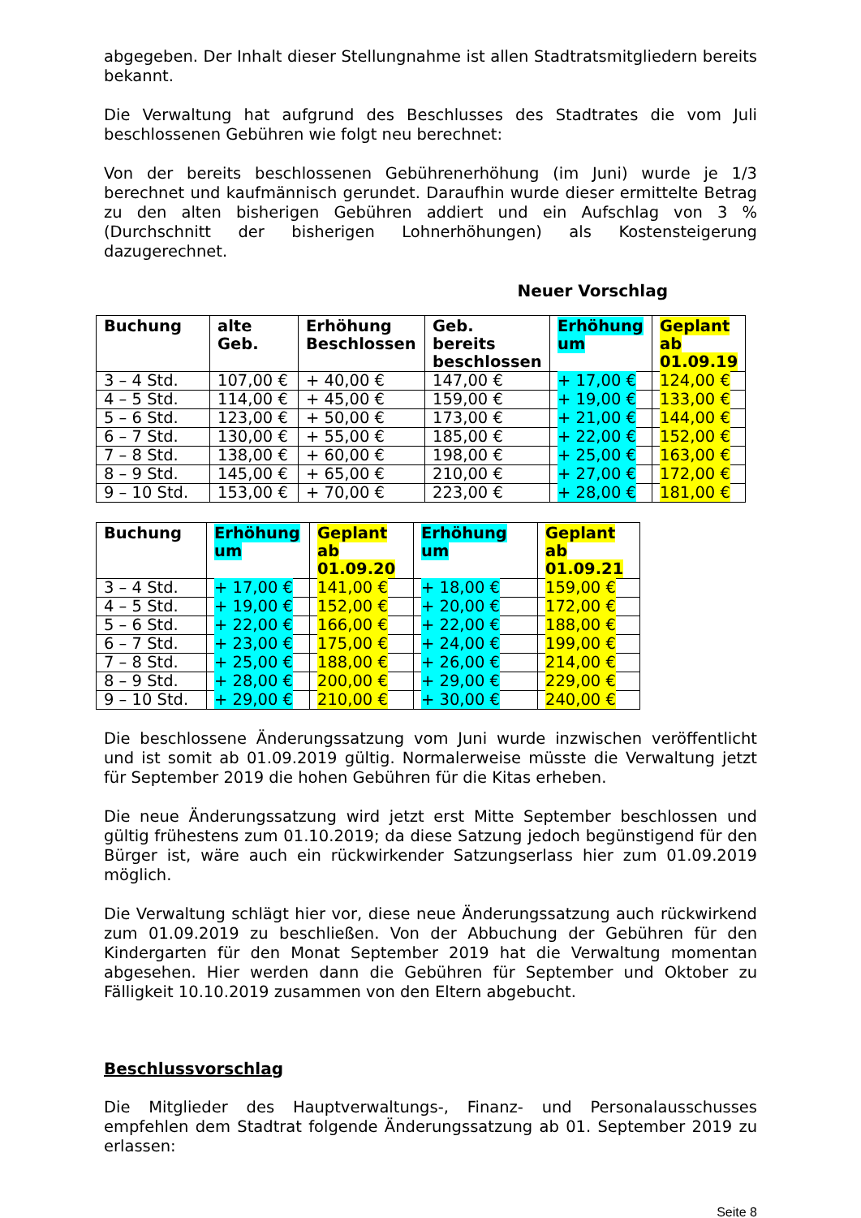abgegeben. Der Inhalt dieser Stellungnahme ist allen Stadtratsmitgliedern bereits bekannt.
Die Verwaltung hat aufgrund des Beschlusses des Stadtrates die vom Juli beschlossenen Gebühren wie folgt neu berechnet:
Von der bereits beschlossenen Gebührenerhöhung (im Juni) wurde je 1/3 berechnet und kaufmännisch gerundet. Daraufhin wurde dieser ermittelte Betrag zu den alten bisherigen Gebühren addiert und ein Aufschlag von 3 % (Durchschnitt der bisherigen Lohnerhöhungen) als Kostensteigerung dazugerechnet.
Neuer Vorschlag
| Buchung | alte Geb. | Erhöhung Beschlossen | Geb. bereits beschlossen | Erhöhung um | Geplant ab 01.09.19 |
| --- | --- | --- | --- | --- | --- |
| 3 – 4 Std. | 107,00 € | + 40,00 € | 147,00 € | + 17,00 € | 124,00 € |
| 4 – 5 Std. | 114,00 € | + 45,00 € | 159,00 € | + 19,00 € | 133,00 € |
| 5 – 6 Std. | 123,00 € | + 50,00 € | 173,00 € | + 21,00 € | 144,00 € |
| 6 – 7 Std. | 130,00 € | + 55,00 € | 185,00 € | + 22,00 € | 152,00 € |
| 7 – 8 Std. | 138,00 € | + 60,00 € | 198,00 € | + 25,00 € | 163,00 € |
| 8 – 9 Std. | 145,00 € | + 65,00 € | 210,00 € | + 27,00 € | 172,00 € |
| 9 – 10 Std. | 153,00 € | + 70,00 € | 223,00 € | + 28,00 € | 181,00 € |
| Buchung | Erhöhung um | Geplant ab 01.09.20 | Erhöhung um | Geplant ab 01.09.21 |
| --- | --- | --- | --- | --- |
| 3 – 4 Std. | + 17,00 € | 141,00 € | + 18,00 € | 159,00 € |
| 4 – 5 Std. | + 19,00 € | 152,00 € | + 20,00 € | 172,00 € |
| 5 – 6 Std. | + 22,00 € | 166,00 € | + 22,00 € | 188,00 € |
| 6 – 7 Std. | + 23,00 € | 175,00 € | + 24,00 € | 199,00 € |
| 7 – 8 Std. | + 25,00 € | 188,00 € | + 26,00 € | 214,00 € |
| 8 – 9 Std. | + 28,00 € | 200,00 € | + 29,00 € | 229,00 € |
| 9 – 10 Std. | + 29,00 € | 210,00 € | + 30,00 € | 240,00 € |
Die beschlossene Änderungssatzung vom Juni wurde inzwischen veröffentlicht und ist somit ab 01.09.2019 gültig. Normalerweise müsste die Verwaltung jetzt für September 2019 die hohen Gebühren für die Kitas erheben.
Die neue Änderungssatzung wird jetzt erst Mitte September beschlossen und gültig frühestens zum 01.10.2019; da diese Satzung jedoch begünstigend für den Bürger ist, wäre auch ein rückwirkender Satzungserlass hier zum 01.09.2019 möglich.
Die Verwaltung schlägt hier vor, diese neue Änderungssatzung auch rückwirkend zum 01.09.2019 zu beschließen. Von der Abbuchung der Gebühren für den Kindergarten für den Monat September 2019 hat die Verwaltung momentan abgesehen. Hier werden dann die Gebühren für September und Oktober zu Fälligkeit 10.10.2019 zusammen von den Eltern abgebucht.
Beschlussvorschlag
Die Mitglieder des Hauptverwaltungs-, Finanz- und Personalausschusses empfehlen dem Stadtrat folgende Änderungssatzung ab 01. September 2019 zu erlassen:
Seite 8